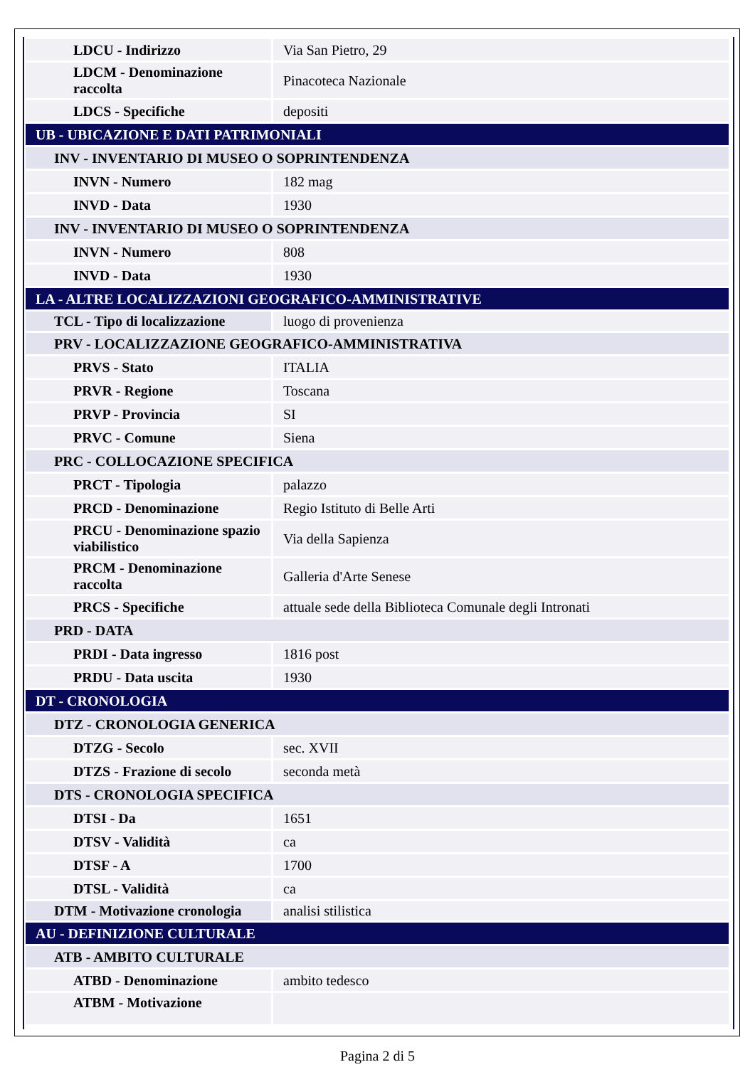| LDCU - Indirizzo | Via San Pietro, 29 |
| LDCM - Denominazione raccolta | Pinacoteca Nazionale |
| LDCS - Specifiche | depositi |
| UB - UBICAZIONE E DATI PATRIMONIALI | |
| INV - INVENTARIO DI MUSEO O SOPRINTENDENZA | |
| INVN - Numero | 182 mag |
| INVD - Data | 1930 |
| INV - INVENTARIO DI MUSEO O SOPRINTENDENZA | |
| INVN - Numero | 808 |
| INVD - Data | 1930 |
| LA - ALTRE LOCALIZZAZIONI GEOGRAFICO-AMMINISTRATIVE | |
| TCL - Tipo di localizzazione | luogo di provenienza |
| PRV - LOCALIZZAZIONE GEOGRAFICO-AMMINISTRATIVA | |
| PRVS - Stato | ITALIA |
| PRVR - Regione | Toscana |
| PRVP - Provincia | SI |
| PRVC - Comune | Siena |
| PRC - COLLOCAZIONE SPECIFICA | |
| PRCT - Tipologia | palazzo |
| PRCD - Denominazione | Regio Istituto di Belle Arti |
| PRCU - Denominazione spazio viabilistico | Via della Sapienza |
| PRCM - Denominazione raccolta | Galleria d'Arte Senese |
| PRCS - Specifiche | attuale sede della Biblioteca Comunale degli Intronati |
| PRD - DATA | |
| PRDI - Data ingresso | 1816 post |
| PRDU - Data uscita | 1930 |
| DT - CRONOLOGIA | |
| DTZ - CRONOLOGIA GENERICA | |
| DTZG - Secolo | sec. XVII |
| DTZS - Frazione di secolo | seconda metà |
| DTS - CRONOLOGIA SPECIFICA | |
| DTSI - Da | 1651 |
| DTSV - Validità | ca |
| DTSF - A | 1700 |
| DTSL - Validità | ca |
| DTM - Motivazione cronologia | analisi stilistica |
| AU - DEFINIZIONE CULTURALE | |
| ATB - AMBITO CULTURALE | |
| ATBD - Denominazione | ambito tedesco |
| ATBM - Motivazione | |
Pagina 2 di 5